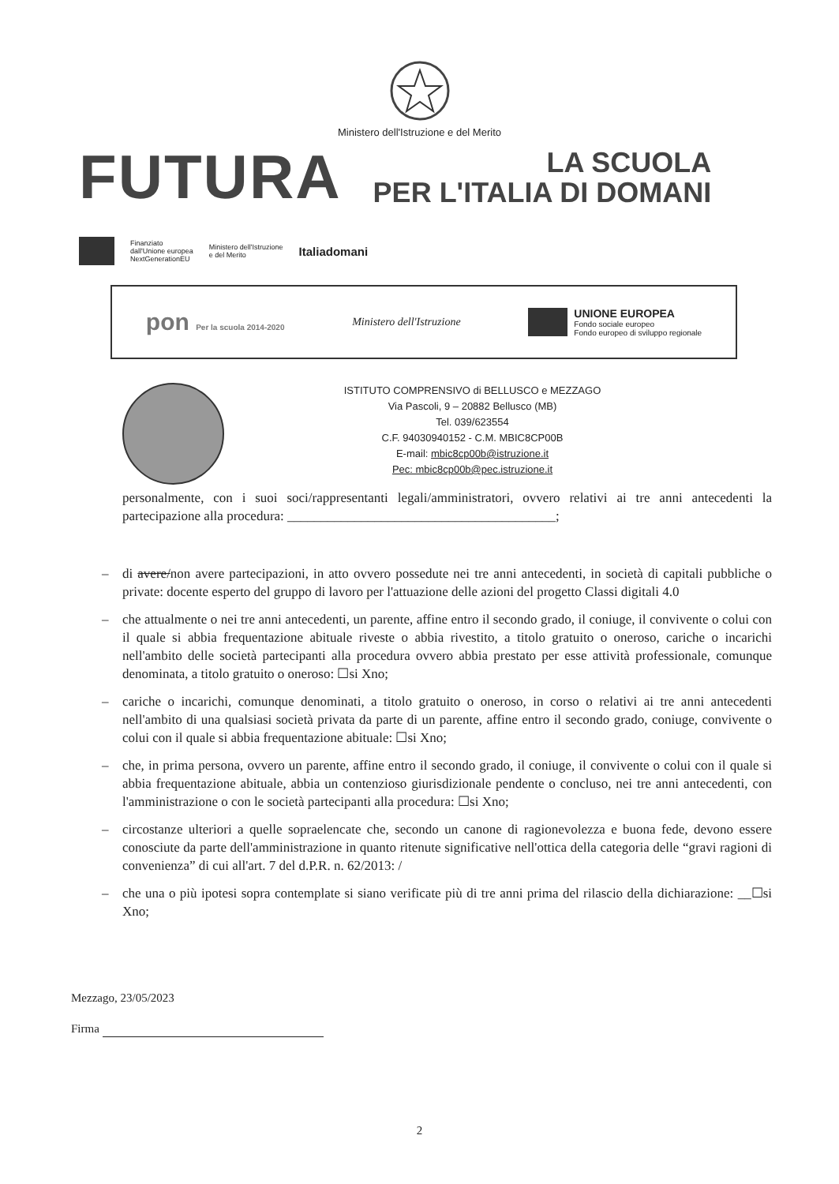Ministero dell'Istruzione e del Merito
FUTURA LA SCUOLA
PER L'ITALIA DI DOMANI
Finanziato
dall'Unione europea
NextGenerationEU
Ministero dell'Istruzione
e del Merito
Italiadomani
pon Per la scuola 2014-2020
Ministero dell'Istruzione
UNIONE EUROPEA
Fondo sociale europeo
Fondo europeo di sviluppo regionale
ISTITUTO COMPRENSIVO di BELLUSCO e MEZZAGO
Via Pascoli, 9 – 20882 Bellusco (MB)
Tel. 039/623554
C.F. 94030940152 - C.M. MBIC8CP00B
E-mail: mbic8cp00b@istruzione.it
Pec: mbic8cp00b@pec.istruzione.it
personalmente, con i suoi soci/rappresentanti legali/amministratori, ovvero relativi ai tre anni antecedenti la partecipazione alla procedura: ________________________________________;
– di avere/non avere partecipazioni, in atto ovvero possedute nei tre anni antecedenti, in società di capitali pubbliche o private: docente esperto del gruppo di lavoro per l'attuazione delle azioni del progetto Classi digitali 4.0
– che attualmente o nei tre anni antecedenti, un parente, affine entro il secondo grado, il coniuge, il convivente o colui con il quale si abbia frequentazione abituale riveste o abbia rivestito, a titolo gratuito o oneroso, cariche o incarichi nell'ambito delle società partecipanti alla procedura ovvero abbia prestato per esse attività professionale, comunque denominata, a titolo gratuito o oneroso: ☐si Xno;
– cariche o incarichi, comunque denominati, a titolo gratuito o oneroso, in corso o relativi ai tre anni antecedenti nell'ambito di una qualsiasi società privata da parte di un parente, affine entro il secondo grado, coniuge, convivente o colui con il quale si abbia frequentazione abituale: ☐si Xno;
– che, in prima persona, ovvero un parente, affine entro il secondo grado, il coniuge, il convivente o colui con il quale si abbia frequentazione abituale, abbia un contenzioso giurisdizionale pendente o concluso, nei tre anni antecedenti, con l'amministrazione o con le società partecipanti alla procedura: ☐si Xno;
– circostanze ulteriori a quelle sopraelencate che, secondo un canone di ragionevolezza e buona fede, devono essere conosciute da parte dell'amministrazione in quanto ritenute significative nell'ottica della categoria delle “gravi ragioni di convenienza” di cui all'art. 7 del d.P.R. n. 62/2013: /
– che una o più ipotesi sopra contemplate si siano verificate più di tre anni prima del rilascio della dichiarazione: __☐si Xno;
Mezzago, 23/05/2023
Firma
2